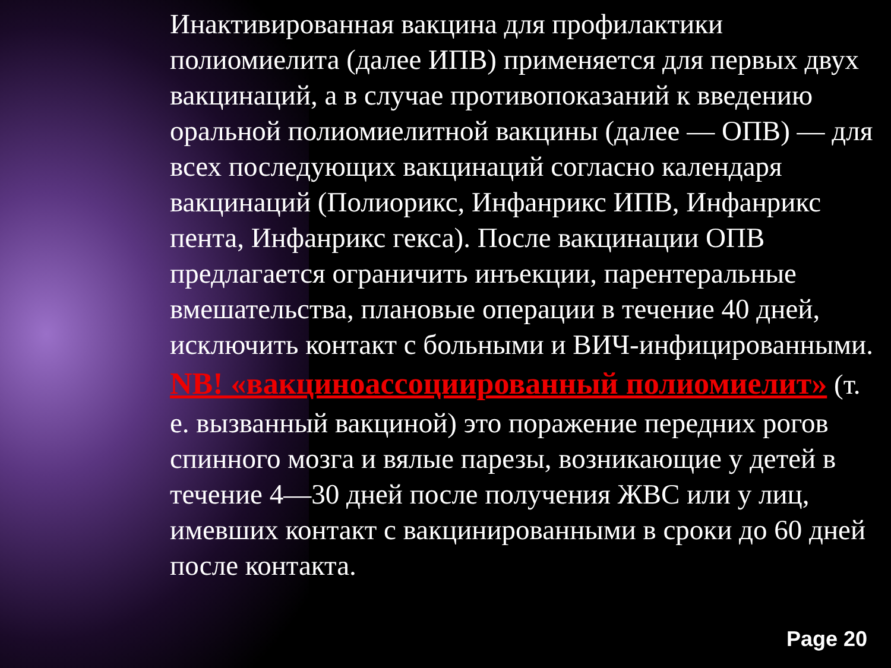Инактивированная вакцина для профилактики полиомиелита (далее ИПВ) применяется для первых двух вакцинаций, а в случае противопоказаний к введению оральной полиомиелитной вакцины (далее — ОПВ) — для всех последующих вакцинаций согласно календаря вакцинаций (Полиорикс, Инфанрикс ИПВ, Инфанрикс пента, Инфанрикс гекса). После вакцинации ОПВ предлагается ограничить инъекции, парентеральные вмешательства, плановые операции в течение 40 дней, исключить контакт с больными и ВИЧ-инфицированными.
NB! «вакциноассоциированный полиомиелит» (т. е. вызванный вакциной) это поражение передних рогов спинного мозга и вялые парезы, возникающие у детей в течение 4—30 дней после получения ЖВС или у лиц, имевших контакт с вакцинированными в сроки до 60 дней после контакта.
Page 20